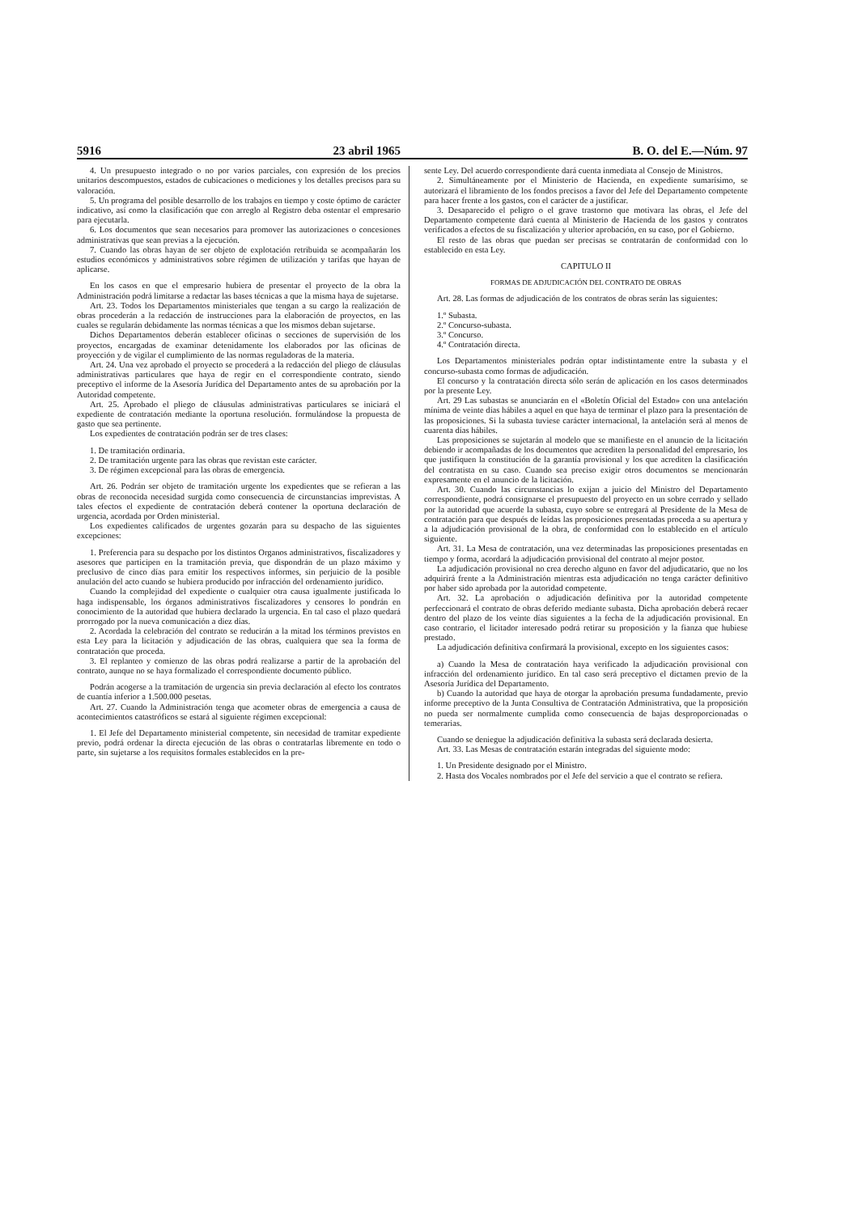5916 23 abril 1965 B. O. del E.—Núm. 97
4. Un presupuesto integrado o no por varios parciales, con expresión de los precios unitarios descompuestos, estados de cubicaciones o mediciones y los detalles precisos para su valoración.
5. Un programa del posible desarrollo de los trabajos en tiempo y coste óptimo de carácter indicativo, así como la clasificación que con arreglo al Registro deba ostentar el empresario para ejecutarla.
6. Los documentos que sean necesarios para promover las autorizaciones o concesiones administrativas que sean previas a la ejecución.
7. Cuando las obras hayan de ser objeto de explotación retribuida se acompañarán los estudios económicos y administrativos sobre régimen de utilización y tarifas que hayan de aplicarse.
En los casos en que el empresario hubiera de presentar el proyecto de la obra la Administración podrá limitarse a redactar las bases técnicas a que la misma haya de sujetarse.
Art. 23. Todos los Departamentos ministeriales que tengan a su cargo la realización de obras procederán a la redacción de instrucciones para la elaboración de proyectos, en las cuales se regularán debidamente las normas técnicas a que los mismos deban sujetarse.
Dichos Departamentos deberán establecer oficinas o secciones de supervisión de los proyectos, encargadas de examinar detenidamente los elaborados por las oficinas de proyección y de vigilar el cumplimiento de las normas reguladoras de la materia.
Art. 24. Una vez aprobado el proyecto se procederá a la redacción del pliego de cláusulas administrativas particulares que haya de regir en el correspondiente contrato, siendo preceptivo el informe de la Asesoría Jurídica del Departamento antes de su aprobación por la Autoridad competente.
Art. 25. Aprobado el pliego de cláusulas administrativas particulares se iniciará el expediente de contratación mediante la oportuna resolución. formulándose la propuesta de gasto que sea pertinente.
Los expedientes de contratación podrán ser de tres clases:
1. De tramitación ordinaria.
2. De tramitación urgente para las obras que revistan este carácter.
3. De régimen excepcional para las obras de emergencia.
Art. 26. Podrán ser objeto de tramitación urgente los expedientes que se refieran a las obras de reconocida necesidad surgida como consecuencia de circunstancias imprevistas. A tales efectos el expediente de contratación deberá contener la oportuna declaración de urgencia, acordada por Orden ministerial.
Los expedientes calificados de urgentes gozarán para su despacho de las siguientes excepciones:
1. Preferencia para su despacho por los distintos Organos administrativos, fiscalizadores y asesores que participen en la tramitación previa, que dispondrán de un plazo máximo y preclusivo de cinco días para emitir los respectivos informes, sin perjuicio de la posible anulación del acto cuando se hubiera producido por infracción del ordenamiento jurídico.
Cuando la complejidad del expediente o cualquier otra causa igualmente justificada lo haga indispensable, los órganos administrativos fiscalizadores y censores lo pondrán en conocimiento de la autoridad que hubiera declarado la urgencia. En tal caso el plazo quedará prorrogado por la nueva comunicación a diez días.
2. Acordada la celebración del contrato se reducirán a la mitad los términos previstos en esta Ley para la licitación y adjudicación de las obras, cualquiera que sea la forma de contratación que proceda.
3. El replanteo y comienzo de las obras podrá realizarse a partir de la aprobación del contrato, aunque no se haya formalizado el correspondiente documento público.
Podrán acogerse a la tramitación de urgencia sin previa declaración al efecto los contratos de cuantía inferior a 1.500.000 pesetas.
Art. 27. Cuando la Administración tenga que acometer obras de emergencia a causa de acontecimientos catastróficos se estará al siguiente régimen excepcional:
1. El Jefe del Departamento ministerial competente, sin necesidad de tramitar expediente previo, podrá ordenar la directa ejecución de las obras o contratarlas libremente en todo o parte, sin sujetarse a los requisitos formales establecidos en la pre-
sente Ley. Del acuerdo correspondiente dará cuenta inmediata al Consejo de Ministros.
2. Simultáneamente por el Ministerio de Hacienda, en expediente sumarísimo, se autorizará el libramiento de los fondos precisos a favor del Jefe del Departamento competente para hacer frente a los gastos, con el carácter de a justificar.
3. Desaparecido el peligro o el grave trastorno que motivara las obras, el Jefe del Departamento competente dará cuenta al Ministerio de Hacienda de los gastos y contratos verificados a efectos de su fiscalización y ulterior aprobación, en su caso, por el Gobierno.
El resto de las obras que puedan ser precisas se contratarán de conformidad con lo establecido en esta Ley.
CAPITULO II
FORMAS DE ADJUDICACIÓN DEL CONTRATO DE OBRAS
Art. 28. Las formas de adjudicación de los contratos de obras serán las siguientes:
1.º Subasta.
2.º Concurso-subasta.
3.º Concurso.
4.º Contratación directa.
Los Departamentos ministeriales podrán optar indistintamente entre la subasta y el concurso-subasta como formas de adjudicación.
El concurso y la contratación directa sólo serán de aplicación en los casos determinados por la presente Ley.
Art. 29 Las subastas se anunciarán en el «Boletín Oficial del Estado» con una antelación mínima de veinte días hábiles a aquel en que haya de terminar el plazo para la presentación de las proposiciones. Si la subasta tuviese carácter internacional, la antelación será al menos de cuarenta días hábiles.
Las proposiciones se sujetarán al modelo que se manifieste en el anuncio de la licitación debiendo ir acompañadas de los documentos que acrediten la personalidad del empresario, los que justifiquen la constitución de la garantía provisional y los que acrediten la clasificación del contratista en su caso. Cuando sea preciso exigir otros documentos se mencionarán expresamente en el anuncio de la licitación.
Art. 30. Cuando las circunstancias lo exijan a juicio del Ministro del Departamento correspondiente, podrá consignarse el presupuesto del proyecto en un sobre cerrado y sellado por la autoridad que acuerde la subasta, cuyo sobre se entregará al Presidente de la Mesa de contratación para que después de leídas las proposiciones presentadas proceda a su apertura y a la adjudicación provisional de la obra, de conformidad con lo establecido en el artículo siguiente.
Art. 31. La Mesa de contratación, una vez determinadas las proposiciones presentadas en tiempo y forma, acordará la adjudicación provisional del contrato al mejor postor.
La adjudicación provisional no crea derecho alguno en favor del adjudicatario, que no los adquirirá frente a la Administración mientras esta adjudicación no tenga carácter definitivo por haber sido aprobada por la autoridad competente.
Art. 32. La aprobación o adjudicación definitiva por la autoridad competente perfeccionará el contrato de obras deferido mediante subasta. Dicha aprobación deberá recaer dentro del plazo de los veinte días siguientes a la fecha de la adjudicación provisional. En caso contrario, el licitador interesado podrá retirar su proposición y la fianza que hubiese prestado.
La adjudicación definitiva confirmará la provisional, excepto en los siguientes casos:
a) Cuando la Mesa de contratación haya verificado la adjudicación provisional con infracción del ordenamiento jurídico. En tal caso será preceptivo el dictamen previo de la Asesoría Jurídica del Departamento.
b) Cuando la autoridad que haya de otorgar la aprobación presuma fundadamente, previo informe preceptivo de la Junta Consultiva de Contratación Administrativa, que la proposición no pueda ser normalmente cumplida como consecuencia de bajas desproporcionadas o temerarias.
Cuando se deniegue la adjudicación definitiva la subasta será declarada desierta.
Art. 33. Las Mesas de contratación estarán integradas del siguiente modo:
1. Un Presidente designado por el Ministro.
2. Hasta dos Vocales nombrados por el Jefe del servicio a que el contrato se refiera.